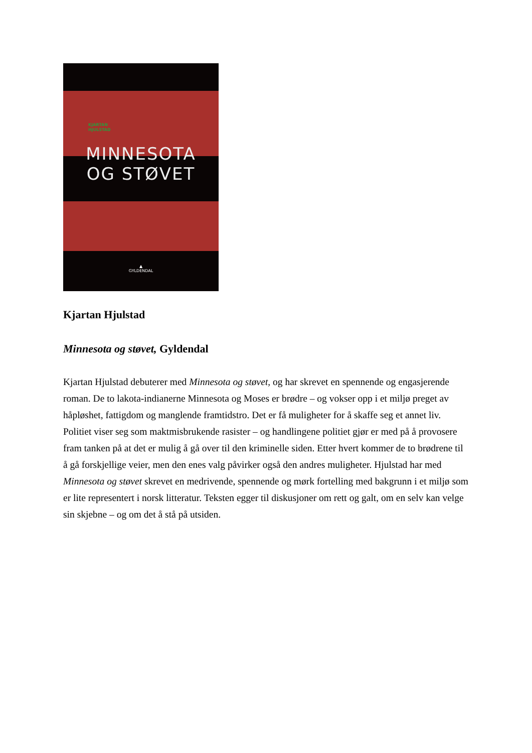KJARTAN
HJULSTAD
MINNESOTA
OG STØVET
▲
GYLDENDAL
Kjartan Hjulstad
Minnesota og støvet, Gyldendal
Kjartan Hjulstad debuterer med Minnesota og støvet, og har skrevet en spennende og engasjerende roman. De to lakota-indianerne Minnesota og Moses er brødre – og vokser opp i et miljø preget av håpløshet, fattigdom og manglende framtidstro. Det er få muligheter for å skaffe seg et annet liv. Politiet viser seg som maktmisbrukende rasister – og handlingene politiet gjør er med på å provosere fram tanken på at det er mulig å gå over til den kriminelle siden. Etter hvert kommer de to brødrene til å gå forskjellige veier, men den enes valg påvirker også den andres muligheter. Hjulstad har med Minnesota og støvet skrevet en medrivende, spennende og mørk fortelling med bakgrunn i et miljø som er lite representert i norsk litteratur. Teksten egger til diskusjoner om rett og galt, om en selv kan velge sin skjebne – og om det å stå på utsiden.